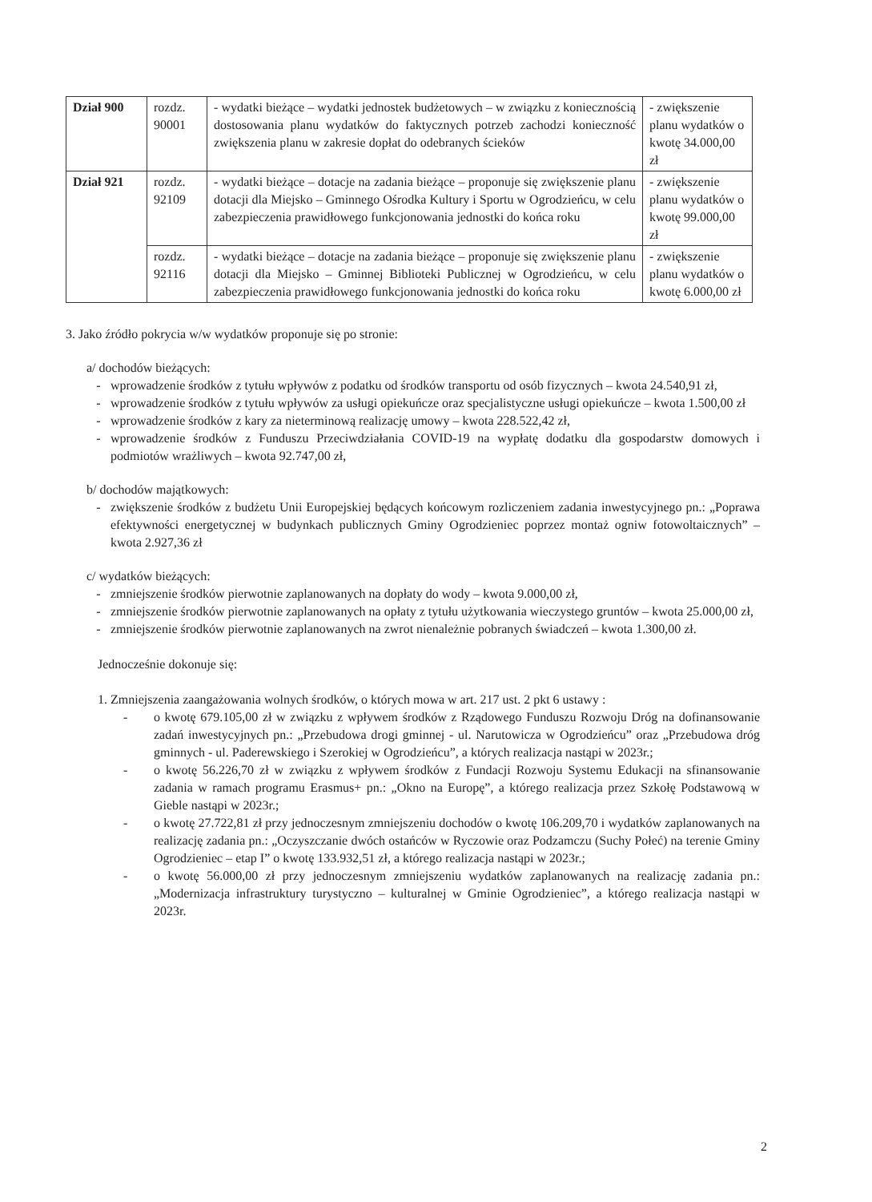| Dział 900 | rozdz. 90001 | - wydatki bieżące – wydatki jednostek budżetowych – w związku z koniecznością dostosowania planu wydatków do faktycznych potrzeb zachodzi konieczność zwiększenia planu w zakresie dopłat do odebranych ścieków | - zwiększenie planu wydatków o kwotę 34.000,00 zł |
| Dział 921 | rozdz. 92109 | - wydatki bieżące – dotacje na zadania bieżące – proponuje się zwiększenie planu dotacji dla Miejsko – Gminnego Ośrodka Kultury i Sportu w Ogrodzieńcu, w celu zabezpieczenia prawidłowego funkcjonowania jednostki do końca roku | - zwiększenie planu wydatków o kwotę 99.000,00 zł |
| | rozdz. 92116 | - wydatki bieżące – dotacje na zadania bieżące – proponuje się zwiększenie planu dotacji dla Miejsko – Gminnej Biblioteki Publicznej w Ogrodzieńcu, w celu zabezpieczenia prawidłowego funkcjonowania jednostki do końca roku | - zwiększenie planu wydatków o kwotę 6.000,00 zł |
3. Jako źródło pokrycia w/w wydatków proponuje się po stronie:
a/ dochodów bieżących:
- wprowadzenie środków z tytułu wpływów z podatku od środków transportu od osób fizycznych – kwota 24.540,91 zł,
- wprowadzenie środków z tytułu wpływów za usługi opiekuńcze oraz specjalistyczne usługi opiekuńcze – kwota 1.500,00 zł
- wprowadzenie środków z kary za nieterminową realizację umowy – kwota 228.522,42 zł,
- wprowadzenie środków z Funduszu Przeciwdziałania COVID-19 na wypłatę dodatku dla gospodarstw domowych i podmiotów wrażliwych – kwota 92.747,00 zł,
b/ dochodów majątkowych:
- zwiększenie środków z budżetu Unii Europejskiej będących końcowym rozliczeniem zadania inwestycyjnego pn.: „Poprawa efektywności energetycznej w budynkach publicznych Gminy Ogrodzieniec poprzez montaż ogniw fotowoltaicznych” – kwota 2.927,36 zł
c/ wydatków bieżących:
- zmniejszenie środków pierwotnie zaplanowanych na dopłaty do wody – kwota 9.000,00 zł,
- zmniejszenie środków pierwotnie zaplanowanych na opłaty z tytułu użytkowania wieczystego gruntów – kwota 25.000,00 zł,
- zmniejszenie środków pierwotnie zaplanowanych na zwrot nienależnie pobranych świadczeń – kwota 1.300,00 zł.
Jednocześnie dokonuje się:
1. Zmniejszenia zaangażowania wolnych środków, o których mowa w art. 217 ust. 2 pkt 6 ustawy :
- o kwotę 679.105,00 zł w związku z wpływem środków z Rządowego Funduszu Rozwoju Dróg na dofinansowanie zadań inwestycyjnych pn.: „Przebudowa drogi gminnej - ul. Narutowicza w Ogrodzieńcu” oraz „Przebudowa dróg gminnych - ul. Paderewskiego i Szerokiej w Ogrodzieńcu”, a których realizacja nastąpi w 2023r.;
- o kwotę 56.226,70 zł w związku z wpływem środków z Fundacji Rozwoju Systemu Edukacji na sfinansowanie zadania w ramach programu Erasmus+ pn.: „Okno na Europę”, a którego realizacja przez Szkołę Podstawową w Gieble nastąpi w 2023r.;
- o kwotę 27.722,81 zł przy jednoczesnym zmniejszeniu dochodów o kwotę 106.209,70 i wydatków zaplanowanych na realizację zadania pn.: „Oczyszczanie dwóch ostańców w Ryczowie oraz Podzamczu (Suchy Połeć) na terenie Gminy Ogrodzieniec – etap I” o kwotę 133.932,51 zł, a którego realizacja nastąpi w 2023r.;
- o kwotę 56.000,00 zł przy jednoczesnym zmniejszeniu wydatków zaplanowanych na realizację zadania pn.: „Modernizacja infrastruktury turystyczno – kulturalnej w Gminie Ogrodzieniec”, a którego realizacja nastąpi w 2023r.
2